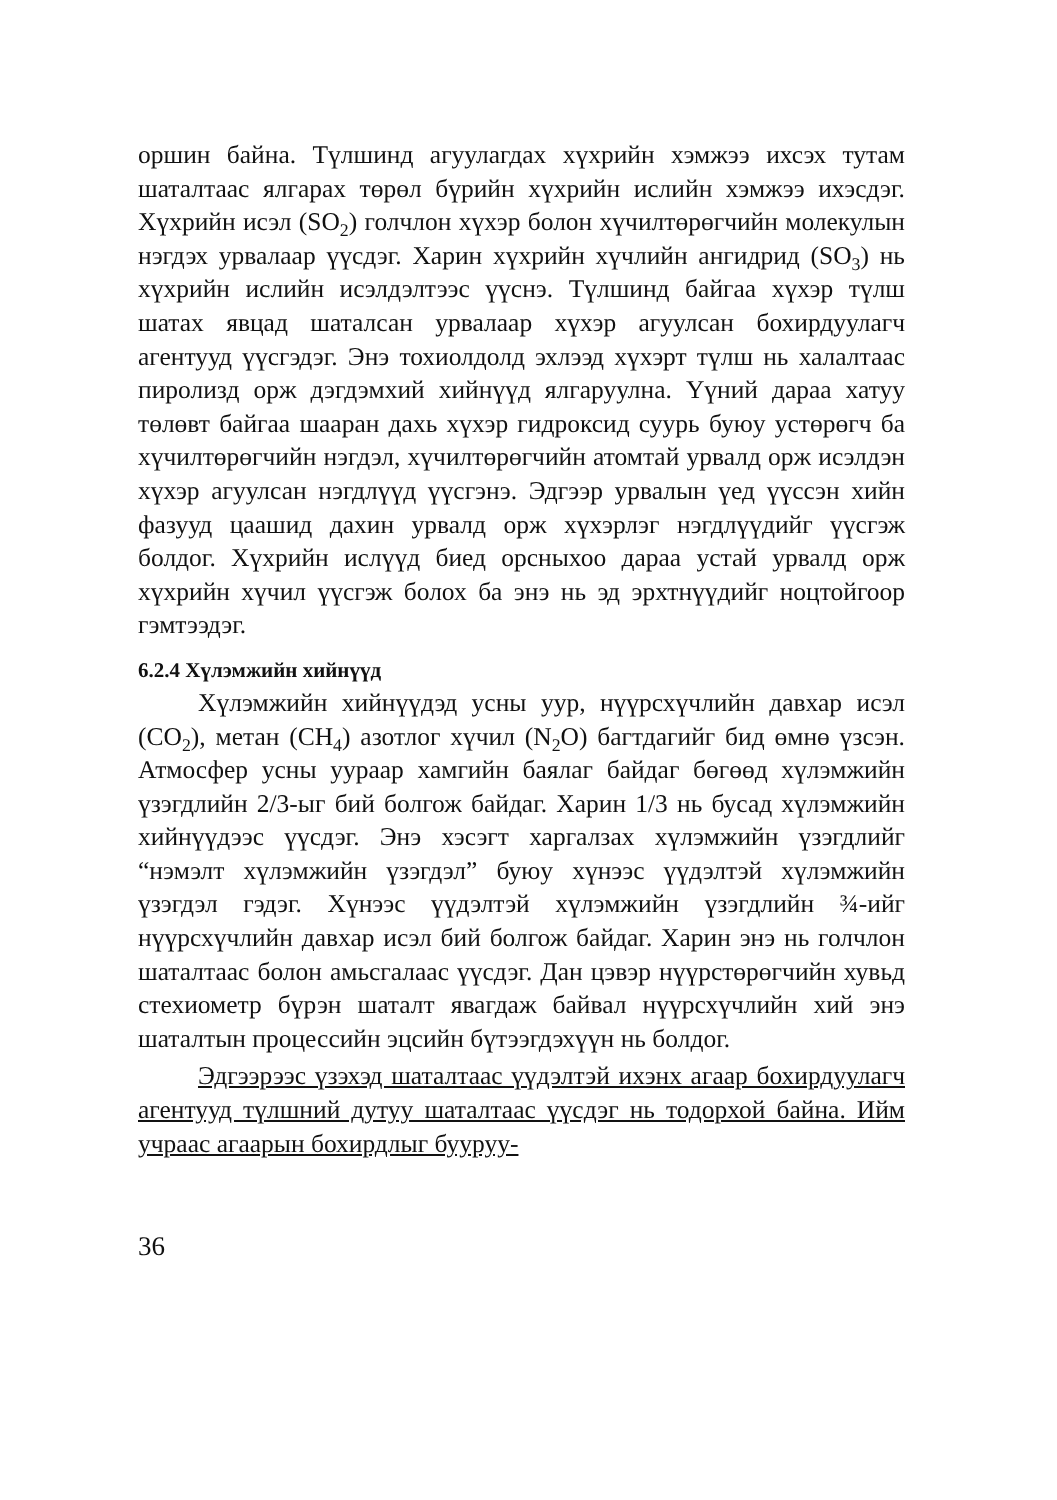оршин байна. Түлшинд агуулагдах хүхрийн хэмжээ ихсэх тутам шаталтаас ялгарах төрөл бүрийн хүхрийн ислийн хэмжээ ихэсдэг. Хүхрийн исэл (SO<sub>2</sub>) голчлон хүхэр болон хүчилтөрөгчийн молекулын нэгдэх урвалаар үүсдэг. Харин хүхрийн хүчлийн ангидрид (SO<sub>3</sub>) нь хүхрийн ислийн исэлдэлтээс үүснэ. Түлшинд байгаа хүхэр түлш шатах явцад шаталсан урвалаар хүхэр агуулсан бохирдуулагч агентууд үүсгэдэг. Энэ тохиолдолд эхлээд хүхэрт түлш нь халалтаас пиролизд орж дэгдэмхий хийнүүд ялгаруулна. Үүний дараа хатуу төлөвт байгаа шааран дахь хүхэр гидроксид суурь буюу устөрөгч ба хүчилтөрөгчийн нэгдэл, хүчилтөрөгчийн атомтай урвалд орж исэлдэн хүхэр агуулсан нэгдлүүд үүсгэнэ. Эдгээр урвалын үед үүссэн хийн фазууд цаашид дахин урвалд орж хүхэрлэг нэгдлүүдийг үүсгэж болдог. Хүхрийн ислүүд биед орсныхоо дараа устай урвалд орж хүхрийн хүчил үүсгэж болох ба энэ нь эд эрхтнүүдийг ноцтойгоор гэмтээдэг.
6.2.4 Хүлэмжийн хийнүүд
Хүлэмжийн хийнүүдэд усны уур, нүүрсхүчлийн давхар исэл (CO<sub>2</sub>), метан (CH<sub>4</sub>) азотлог хүчил (N<sub>2</sub>O) багтдагийг бид өмнө үзсэн. Атмосфер усны уураар хамгийн баялаг байдаг бөгөөд хүлэмжийн үзэгдлийн 2/3-ыг бий болгож байдаг. Харин 1/3 нь бусад хүлэмжийн хийнүүдээс үүсдэг. Энэ хэсэгт харгалзах хүлэмжийн үзэгдлийг “нэмэлт хүлэмжийн үзэгдэл” буюу хүнээс үүдэлтэй хүлэмжийн үзэгдэл гэдэг. Хүнээс үүдэлтэй хүлэмжийн үзэгдлийн ¾-ийг нүүрсхүчлийн давхар исэл бий болгож байдаг. Харин энэ нь голчлон шаталтаас болон амьсгалаас үүсдэг. Дан цэвэр нүүрстөрөгчийн хувьд стехиометр бүрэн шаталт явагдаж байвал нүүрсхүчлийн хий энэ шаталтын процессийн эцсийн бүтээгдэхүүн нь болдог.
Эдгээрээс үзэхэд шаталтаас үүдэлтэй ихэнх агаар бохирдуулагч агентууд түлшний дутуу шаталтаас үүсдэг нь тодорхой байна. Ийм учраас агаарын бохирдлыг бууруу-
36